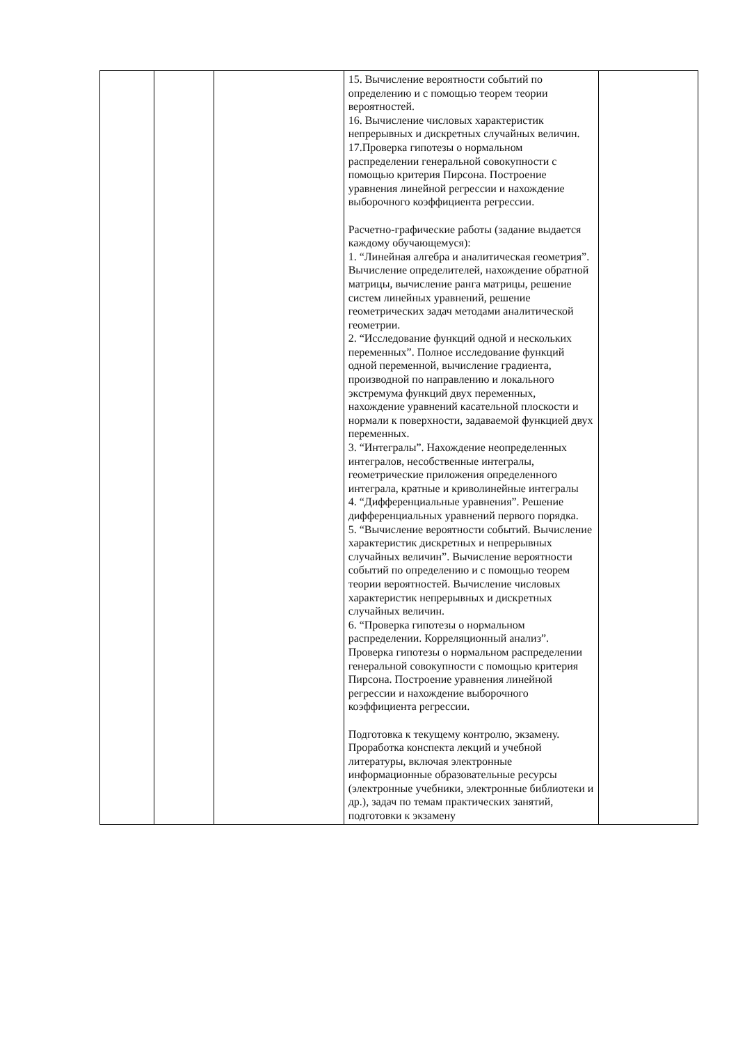| | | | 15. Вычисление вероятности событий по определению и с помощью теорем теории вероятностей. 16. Вычисление числовых характеристик непрерывных и дискретных случайных величин. 17.Проверка гипотезы о нормальном распределении генеральной совокупности с помощью критерия Пирсона. Построение уравнения линейной регрессии и нахождение выборочного коэффициента регрессии. Расчетно-графические работы (задание выдается каждому обучающемуся): 1. “Линейная алгебра и аналитическая геометрия”. Вычисление определителей, нахождение обратной матрицы, вычисление ранга матрицы, решение систем линейных уравнений, решение геометрических задач методами аналитической геометрии. 2. “Исследование функций одной и нескольких переменных”. Полное исследование функций одной переменной, вычисление градиента, производной по направлению и локального экстремума функций двух переменных, нахождение уравнений касательной плоскости и нормали к поверхности, задаваемой функцией двух переменных. 3. “Интегралы”. Нахождение неопределенных интегралов, несобственные интегралы, геометрические приложения определенного интеграла, кратные и криволинейные интегралы 4. “Дифференциальные уравнения”. Решение дифференциальных уравнений первого порядка. 5. “Вычисление вероятности событий. Вычисление характеристик дискретных и непрерывных случайных величин”. Вычисление вероятности событий по определению и с помощью теорем теории вероятностей. Вычисление числовых характеристик непрерывных и дискретных случайных величин. 6. “Проверка гипотезы о нормальном распределении. Корреляционный анализ”. Проверка гипотезы о нормальном распределении генеральной совокупности с помощью критерия Пирсона. Построение уравнения линейной регрессии и нахождение выборочного коэффициента регрессии. Подготовка к текущему контролю, экзамену. Проработка конспекта лекций и учебной литературы, включая электронные информационные образовательные ресурсы (электронные учебники, электронные библиотеки и др.), задач по темам практических занятий, подготовки к экзамену | |